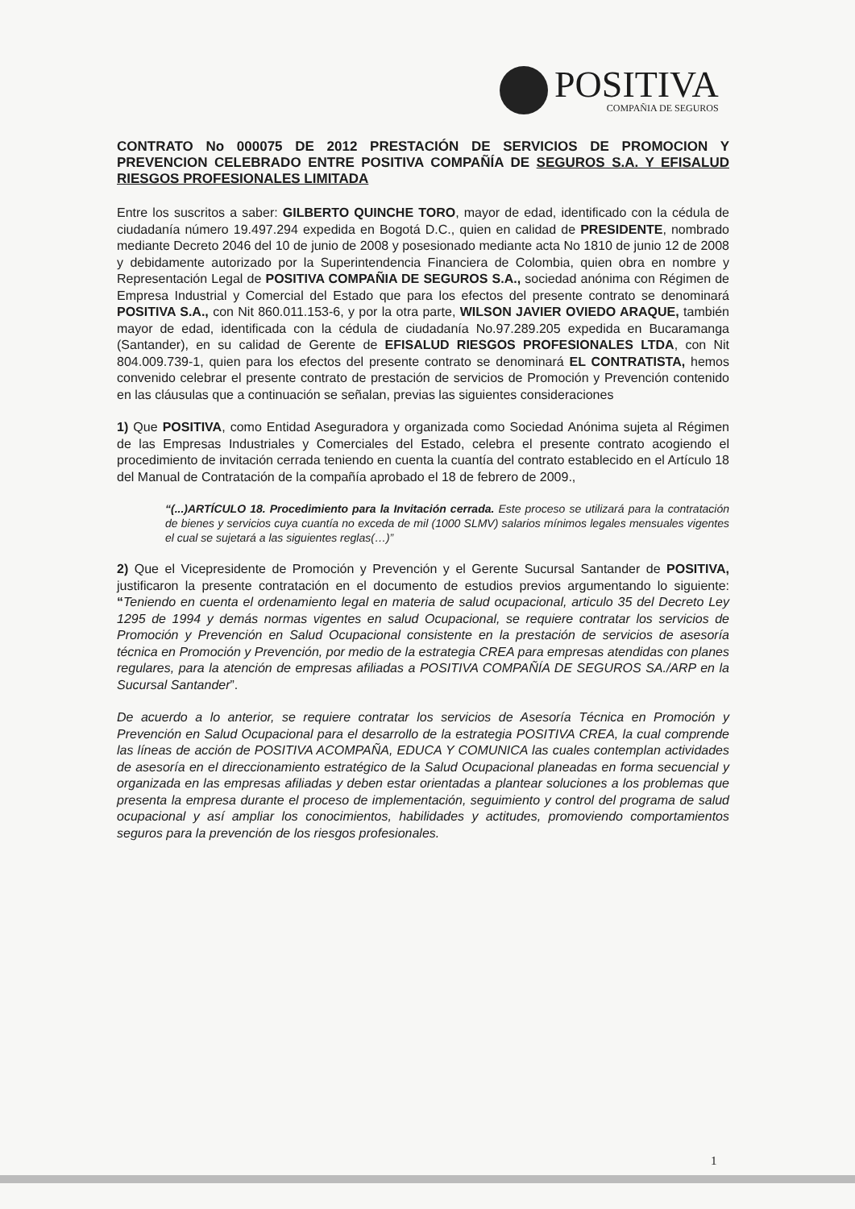POSITIVA
COMPAÑIA DE SEGUROS
CONTRATO No 000075 DE 2012 PRESTACIÓN DE SERVICIOS DE PROMOCION Y PREVENCION CELEBRADO ENTRE POSITIVA COMPAÑÍA DE SEGUROS S.A. Y EFISALUD RIESGOS PROFESIONALES LIMITADA
Entre los suscritos a saber: GILBERTO QUINCHE TORO, mayor de edad, identificado con la cédula de ciudadanía número 19.497.294 expedida en Bogotá D.C., quien en calidad de PRESIDENTE, nombrado mediante Decreto 2046 del 10 de junio de 2008 y posesionado mediante acta No 1810 de junio 12 de 2008 y debidamente autorizado por la Superintendencia Financiera de Colombia, quien obra en nombre y Representación Legal de POSITIVA COMPAÑIA DE SEGUROS S.A., sociedad anónima con Régimen de Empresa Industrial y Comercial del Estado que para los efectos del presente contrato se denominará POSITIVA S.A., con Nit 860.011.153-6, y por la otra parte, WILSON JAVIER OVIEDO ARAQUE, también mayor de edad, identificada con la cédula de ciudadanía No.97.289.205 expedida en Bucaramanga (Santander), en su calidad de Gerente de EFISALUD RIESGOS PROFESIONALES LTDA, con Nit 804.009.739-1, quien para los efectos del presente contrato se denominará EL CONTRATISTA, hemos convenido celebrar el presente contrato de prestación de servicios de Promoción y Prevención contenido en las cláusulas que a continuación se señalan, previas las siguientes consideraciones
1) Que POSITIVA, como Entidad Aseguradora y organizada como Sociedad Anónima sujeta al Régimen de las Empresas Industriales y Comerciales del Estado, celebra el presente contrato acogiendo el procedimiento de invitación cerrada teniendo en cuenta la cuantía del contrato establecido en el Artículo 18 del Manual de Contratación de la compañía aprobado el 18 de febrero de 2009.,
“(...)ARTÍCULO 18. Procedimiento para la Invitación cerrada. Este proceso se utilizará para la contratación de bienes y servicios cuya cuantía no exceda de mil (1000 SLMV) salarios mínimos legales mensuales vigentes el cual se sujetará a las siguientes reglas(…)”
2) Que el Vicepresidente de Promoción y Prevención y el Gerente Sucursal Santander de POSITIVA, justificaron la presente contratación en el documento de estudios previos argumentando lo siguiente: “Teniendo en cuenta el ordenamiento legal en materia de salud ocupacional, articulo 35 del Decreto Ley 1295 de 1994 y demás normas vigentes en salud Ocupacional, se requiere contratar los servicios de Promoción y Prevención en Salud Ocupacional consistente en la prestación de servicios de asesoría técnica en Promoción y Prevención, por medio de la estrategia CREA para empresas atendidas con planes regulares, para la atención de empresas afiliadas a POSITIVA COMPAÑÍA DE SEGUROS SA./ARP en la Sucursal Santander”.
De acuerdo a lo anterior, se requiere contratar los servicios de Asesoría Técnica en Promoción y Prevención en Salud Ocupacional para el desarrollo de la estrategia POSITIVA CREA, la cual comprende las líneas de acción de POSITIVA ACOMPAÑA, EDUCA Y COMUNICA las cuales contemplan actividades de asesoría en el direccionamiento estratégico de la Salud Ocupacional planeadas en forma secuencial y organizada en las empresas afiliadas y deben estar orientadas a plantear soluciones a los problemas que presenta la empresa durante el proceso de implementación, seguimiento y control del programa de salud ocupacional y así ampliar los conocimientos, habilidades y actitudes, promoviendo comportamientos seguros para la prevención de los riesgos profesionales.
1